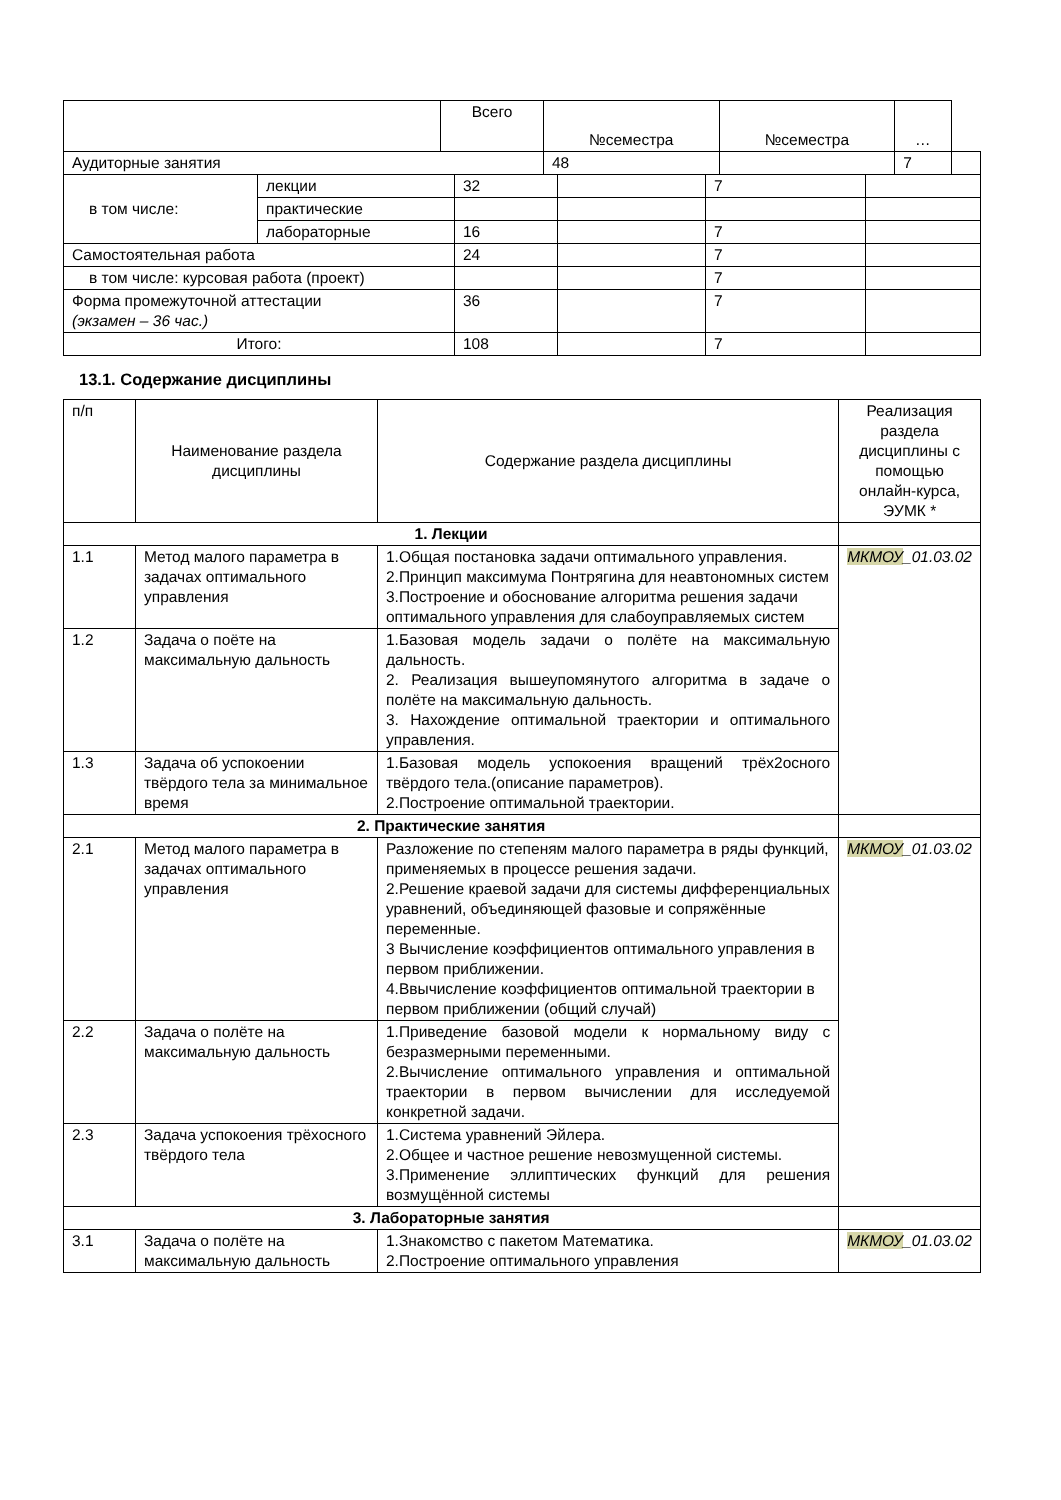| | Всего | №семестра | №семестра | … | |
| --- | --- | --- | --- | --- | --- |
| Аудиторные занятия | | 48 | | 7 | |
| в том числе: | лекции | 32 | | 7 | |
| | практические | | | | |
| | лабораторные | 16 | | 7 | |
| Самостоятельная работа | | 24 | | 7 | |
| в том числе: курсовая работа (проект) | | | | 7 | |
| Форма промежуточной аттестации (экзамен – 36 час.) | | 36 | | 7 | |
| Итого: | | 108 | | 7 | |
13.1. Содержание дисциплины
| п/п | Наименование раздела дисциплины | Содержание раздела дисциплины | Реализация раздела дисциплины с помощью онлайн-курса, ЭУМК * |
| 1. Лекции | | | |
| 1.1 | Метод малого параметра в задачах оптимального управления | 1.Общая постановка задачи оптимального управления. 2.Принцип максимума Понтрягина для неавтономных систем 3.Построение и обоснование алгоритма решения задачи оптимального управления для слабоуправляемых систем | МКМОУ _01.03.02 |
| 1.2 | Задача о поёте на максимальную дальность | 1.Базовая модель задачи о полёте на максимальную дальность. 2. Реализация вышеупомянутого алгоритма в задаче о полёте на максимальную дальность. 3. Нахождение оптимальной траектории и оптимального управления. | |
| 1.3 | Задача об успокоении твёрдого тела за минимальное время | 1.Базовая модель успокоения вращений трёх2осного твёрдого тела.(описание параметров). 2.Построение оптимальной траектории. | |
| 2. Практические занятия | | | |
| 2.1 | Метод малого параметра в задачах оптимального управления | Разложение по степеням малого параметра в ряды функций, применяемых в процессе решения задачи. 2.Решение краевой задачи для системы дифференциальных уравнений, объединяющей фазовые и сопряжённые переменные. 3 Вычисление коэффициентов оптимального управления в первом приближении. 4.Ввычисление коэффициентов оптимальной траектории в первом приближении (общий случай) | МКМОУ _01.03.02 |
| 2.2 | Задача о полёте на максимальную дальность | 1.Приведение базовой модели к нормальному виду с безразмерными переменными. 2.Вычисление оптимального управления и оптимальной траектории в первом вычислении для исследуемой конкретной задачи. | |
| 2.3 | Задача успокоения трёхосного твёрдого тела | 1.Система уравнений Эйлера. 2.Общее и частное решение невозмущенной системы. 3.Применение эллиптических функций для решения возмущённой системы | |
| 3. Лабораторные занятия | | | |
| 3.1 | Задача о полёте на максимальную дальность | 1.Знакомство с пакетом Математика. 2.Построение оптимального управления | МКМОУ _01.03.02 |